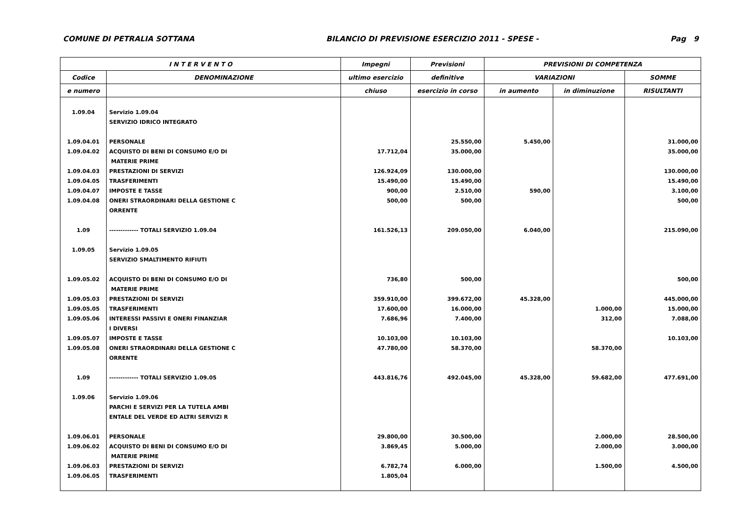COMUNE DI PETRALIA SOTTANA BILANCIO DI PREVISIONE ESERCIZIO 2011 - SPESE - Pag 9
| I N T E R V E N T O | | Impegni | Previsioni | PREVISIONI DI COMPETENZA | | |
| --- | --- | --- | --- | --- | --- | --- |
| Codice | DENOMINAZIONE | ultimo esercizio | definitive | VARIAZIONI | | SOMME |
| e numero | | chiuso | esercizio in corso | in aumento | in diminuzione | RISULTANTI |
| 1.09.04 | Servizio 1.09.04 | | | | | |
| | SERVIZIO IDRICO INTEGRATO | | | | | |
| 1.09.04.01 | PERSONALE | | 25.550,00 | 5.450,00 | | 31.000,00 |
| 1.09.04.02 | ACQUISTO DI BENI DI CONSUMO E/O DI | 17.712,04 | 35.000,00 | | | 35.000,00 |
| | MATERIE PRIME | | | | | |
| 1.09.04.03 | PRESTAZIONI DI SERVIZI | 126.924,09 | 130.000,00 | | | 130.000,00 |
| 1.09.04.05 | TRASFERIMENTI | 15.490,00 | 15.490,00 | | | 15.490,00 |
| 1.09.04.07 | IMPOSTE E TASSE | 900,00 | 2.510,00 | 590,00 | | 3.100,00 |
| 1.09.04.08 | ONERI STRAORDINARI DELLA GESTIONE C | 500,00 | 500,00 | | | 500,00 |
| | ORRENTE | | | | | |
| 1.09 | ------------- TOTALI SERVIZIO 1.09.04 | 161.526,13 | 209.050,00 | 6.040,00 | | 215.090,00 |
| 1.09.05 | Servizio 1.09.05 | | | | | |
| | SERVIZIO SMALTIMENTO RIFIUTI | | | | | |
| 1.09.05.02 | ACQUISTO DI BENI DI CONSUMO E/O DI | 736,80 | 500,00 | | | 500,00 |
| | MATERIE PRIME | | | | | |
| 1.09.05.03 | PRESTAZIONI DI SERVIZI | 359.910,00 | 399.672,00 | 45.328,00 | | 445.000,00 |
| 1.09.05.05 | TRASFERIMENTI | 17.600,00 | 16.000,00 | | 1.000,00 | 15.000,00 |
| 1.09.05.06 | INTERESSI PASSIVI E ONERI FINANZIAR | 7.686,96 | 7.400,00 | | 312,00 | 7.088,00 |
| | I DIVERSI | | | | | |
| 1.09.05.07 | IMPOSTE E TASSE | 10.103,00 | 10.103,00 | | | 10.103,00 |
| 1.09.05.08 | ONERI STRAORDINARI DELLA GESTIONE C | 47.780,00 | 58.370,00 | | 58.370,00 | |
| | ORRENTE | | | | | |
| 1.09 | ------------- TOTALI SERVIZIO 1.09.05 | 443.816,76 | 492.045,00 | 45.328,00 | 59.682,00 | 477.691,00 |
| 1.09.06 | Servizio 1.09.06 | | | | | |
| | PARCHI E SERVIZI PER LA TUTELA AMBI | | | | | |
| | ENTALE DEL VERDE ED ALTRI SERVIZI R | | | | | |
| 1.09.06.01 | PERSONALE | 29.800,00 | 30.500,00 | | 2.000,00 | 28.500,00 |
| 1.09.06.02 | ACQUISTO DI BENI DI CONSUMO E/O DI | 3.869,45 | 5.000,00 | | 2.000,00 | 3.000,00 |
| | MATERIE PRIME | | | | | |
| 1.09.06.03 | PRESTAZIONI DI SERVIZI | 6.782,74 | 6.000,00 | | 1.500,00 | 4.500,00 |
| 1.09.06.05 | TRASFERIMENTI | 1.805,04 | | | | |